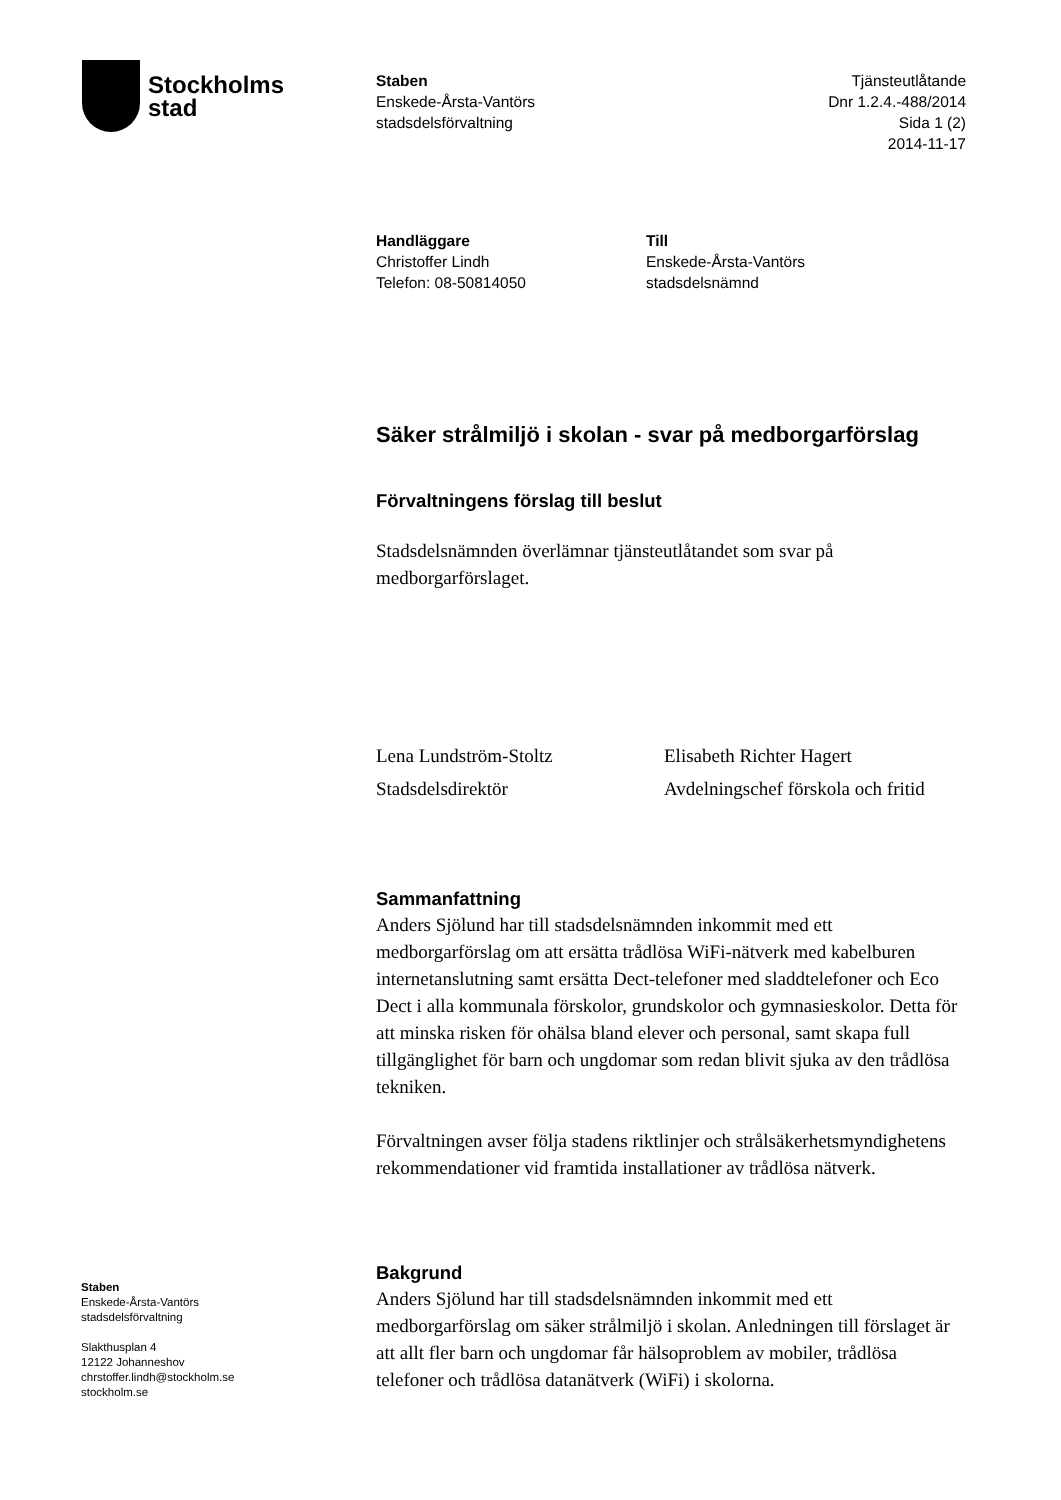Stockholms
stad
Staben
Enskede-Årsta-Vantörs
stadsdelsförvaltning
Tjänsteutlåtande
Dnr 1.2.4.-488/2014
Sida 1 (2)
2014-11-17
Handläggare
Christoffer Lindh
Telefon: 08-50814050
Till
Enskede-Årsta-Vantörs
stadsdelsnämnd
Säker strålmiljö i skolan - svar på medborgarförslag
Förvaltningens förslag till beslut
Stadsdelsnämnden överlämnar tjänsteutlåtandet som svar på medborgarförslaget.
Lena Lundström-Stoltz
Stadsdelsdirektör
Elisabeth Richter Hagert
Avdelningschef förskola och fritid
Sammanfattning
Anders Sjölund har till stadsdelsnämnden inkommit med ett medborgarförslag om att ersätta trådlösa WiFi-nätverk med kabelburen internetanslutning samt ersätta Dect-telefoner med sladdtelefoner och Eco Dect i alla kommunala förskolor, grundskolor och gymnasieskolor. Detta för att minska risken för ohälsa bland elever och personal, samt skapa full tillgänglighet för barn och ungdomar som redan blivit sjuka av den trådlösa tekniken.
Förvaltningen avser följa stadens riktlinjer och strålsäkerhetsmyndighetens rekommendationer vid framtida installationer av trådlösa nätverk.
Bakgrund
Anders Sjölund har till stadsdelsnämnden inkommit med ett medborgarförslag om säker strålmiljö i skolan. Anledningen till förslaget är att allt fler barn och ungdomar får hälsoproblem av mobiler, trådlösa telefoner och trådlösa datanätverk (WiFi) i skolorna.
Staben
Enskede-Årsta-Vantörs
stadsdelsförvaltning
Slakthusplan 4
12122 Johanneshov
chrstoffer.lindh@stockholm.se
stockholm.se